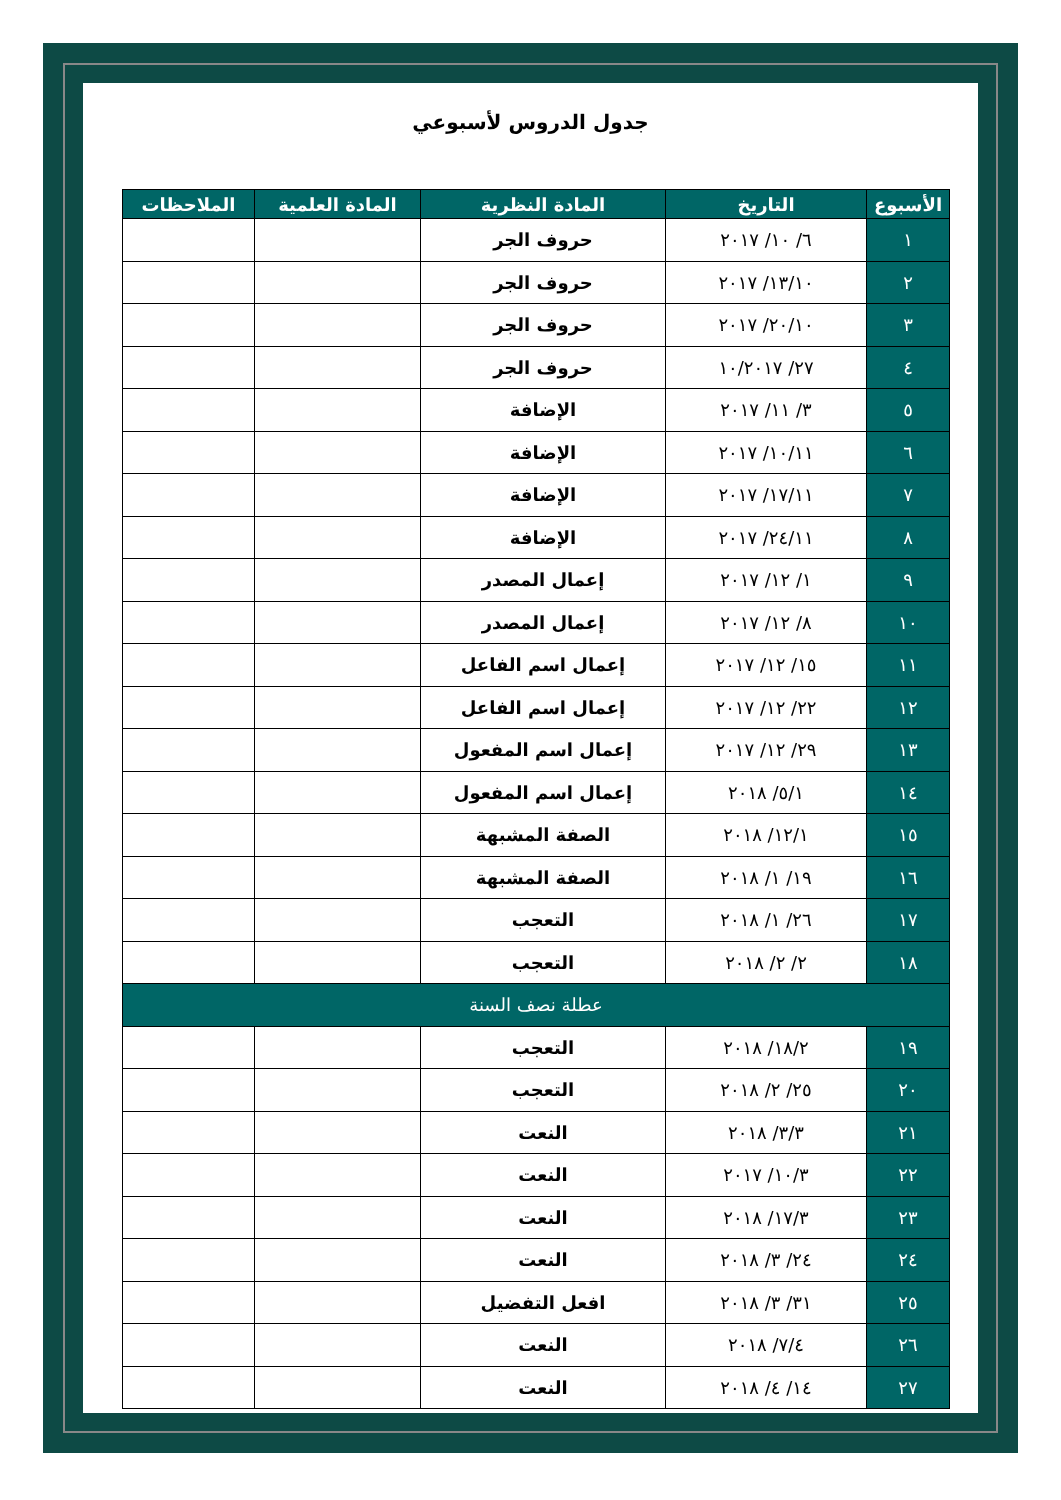جدول الدروس لأسبوعي
| الأسبوع | التاريخ | المادة النظرية | المادة العلمية | الملاحظات |
| --- | --- | --- | --- | --- |
| ١ | ٦/ ١٠/ ٢٠١٧ | حروف الجر | | |
| ٢ | ١٣/١٠/ ٢٠١٧ | حروف الجر | | |
| ٣ | ٢٠/١٠/ ٢٠١٧ | حروف الجر | | |
| ٤ | ٢٧/ ١٠/٢٠١٧ | حروف الجر | | |
| ٥ | ٣/ ١١/ ٢٠١٧ | الإضافة | | |
| ٦ | ١٠/١١/ ٢٠١٧ | الإضافة | | |
| ٧ | ١٧/١١/ ٢٠١٧ | الإضافة | | |
| ٨ | ٢٤/١١/ ٢٠١٧ | الإضافة | | |
| ٩ | ١/ ١٢/ ٢٠١٧ | إعمال المصدر | | |
| ١٠ | ٨/ ١٢/ ٢٠١٧ | إعمال المصدر | | |
| ١١ | ١٥/ ١٢/ ٢٠١٧ | إعمال اسم الفاعل | | |
| ١٢ | ٢٢/ ١٢/ ٢٠١٧ | إعمال اسم الفاعل | | |
| ١٣ | ٢٩/ ١٢/ ٢٠١٧ | إعمال اسم المفعول | | |
| ١٤ | ٥/١/ ٢٠١٨ | إعمال اسم المفعول | | |
| ١٥ | ١٢/١/ ٢٠١٨ | الصفة المشبهة | | |
| ١٦ | ١٩/ ١/ ٢٠١٨ | الصفة المشبهة | | |
| ١٧ | ٢٦/ ١/ ٢٠١٨ | التعجب | | |
| ١٨ | ٢/ ٢/ ٢٠١٨ | التعجب | | |
| عطلة نصف السنة | | | | |
| ١٩ | ١٨/٢/ ٢٠١٨ | التعجب | | |
| ٢٠ | ٢٥/ ٢/ ٢٠١٨ | التعجب | | |
| ٢١ | ٣/٣/ ٢٠١٨ | النعت | | |
| ٢٢ | ١٠/٣/ ٢٠١٧ | النعت | | |
| ٢٣ | ١٧/٣/ ٢٠١٨ | النعت | | |
| ٢٤ | ٢٤/ ٣/ ٢٠١٨ | النعت | | |
| ٢٥ | ٣١/ ٣/ ٢٠١٨ | افعل التفضيل | | |
| ٢٦ | ٧/٤/ ٢٠١٨ | النعت | | |
| ٢٧ | ١٤/ ٤/ ٢٠١٨ | النعت | | |